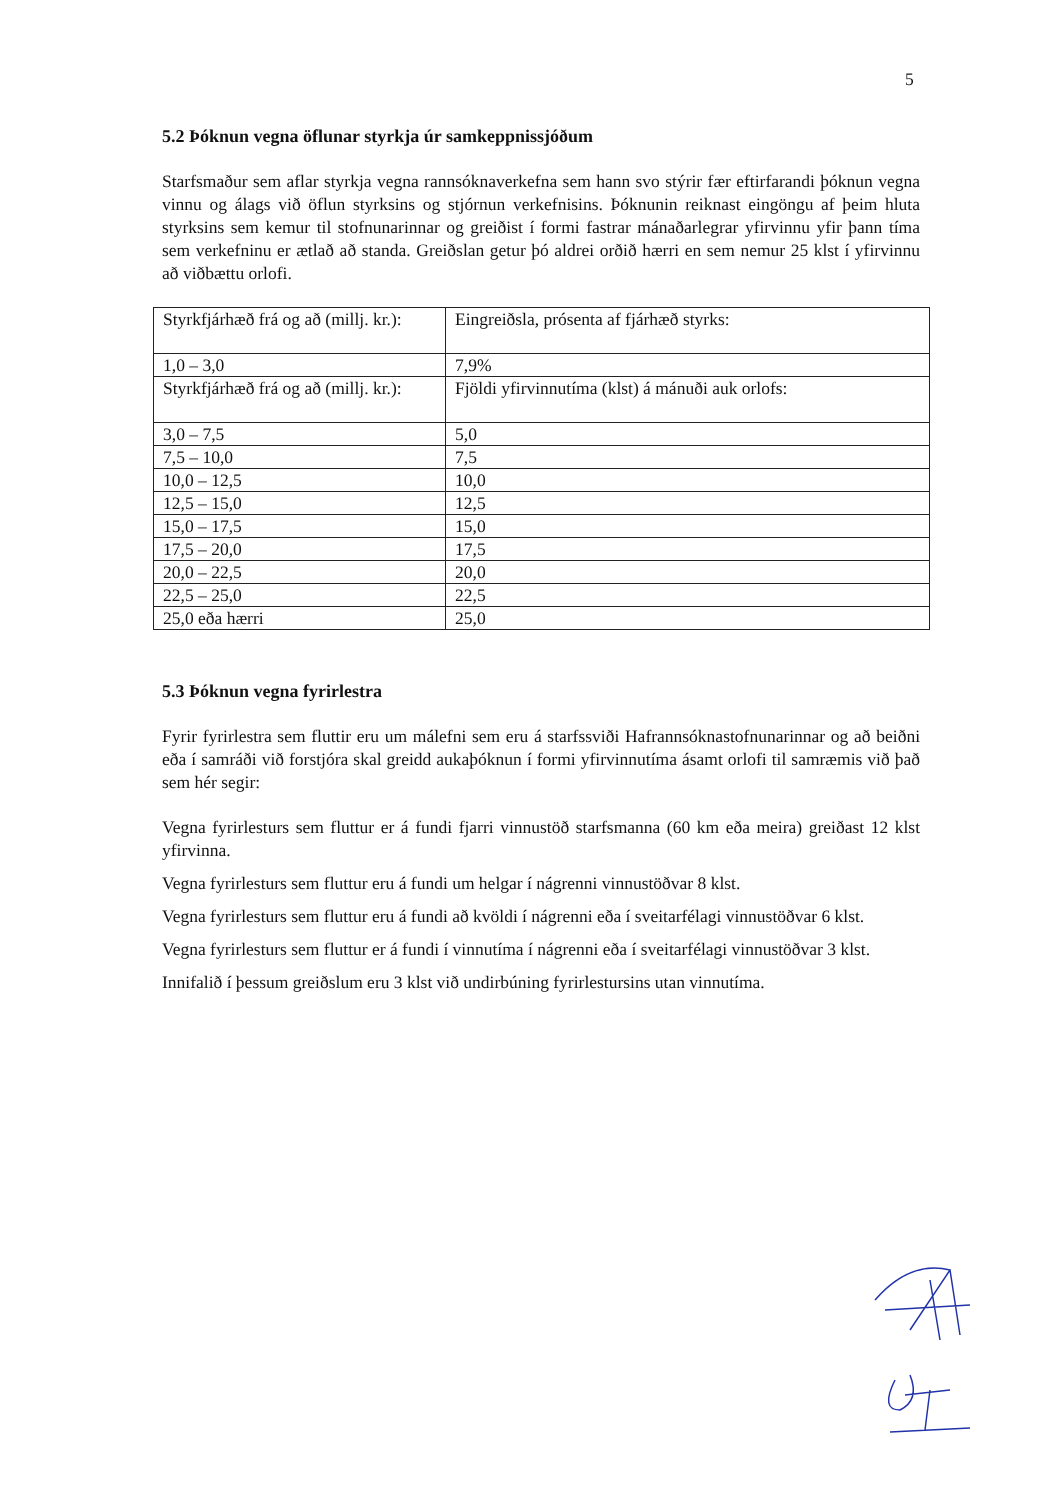5
5.2 Þóknun vegna öflunar styrkja úr samkeppnissjóðum
Starfsmaður sem aflar styrkja vegna rannsóknaverkefna sem hann svo stýrir fær eftirfarandi þóknun vegna vinnu og álags við öflun styrksins og stjórnun verkefnisins. Þóknunin reiknast eingöngu af þeim hluta styrksins sem kemur til stofnunarinnar og greiðist í formi fastrar mánaðarlegrar yfirvinnu yfir þann tíma sem verkefninu er ætlað að standa. Greiðslan getur þó aldrei orðið hærri en sem nemur 25 klst í yfirvinnu að viðbættu orlofi.
| Styrkfjárhæð frá og að (millj. kr.): | Eingreiðsla, prósenta af fjárhæð styrks: |
| 1,0 – 3,0 | 7,9% |
| Styrkfjárhæð frá og að (millj. kr.): | Fjöldi yfirvinnutíma (klst) á mánuði auk orlofs: |
| 3,0 – 7,5 | 5,0 |
| 7,5 – 10,0 | 7,5 |
| 10,0 – 12,5 | 10,0 |
| 12,5 – 15,0 | 12,5 |
| 15,0 – 17,5 | 15,0 |
| 17,5 – 20,0 | 17,5 |
| 20,0 – 22,5 | 20,0 |
| 22,5 – 25,0 | 22,5 |
| 25,0 eða hærri | 25,0 |
5.3 Þóknun vegna fyrirlestra
Fyrir fyrirlestra sem fluttir eru um málefni sem eru á starfssviði Hafrannsóknastofnunarinnar og að beiðni eða í samráði við forstjóra skal greidd aukaþóknun í formi yfirvinnutíma ásamt orlofi til samræmis við það sem hér segir:
Vegna fyrirlesturs sem fluttur er á fundi fjarri vinnustöð starfsmanna (60 km eða meira) greiðast 12 klst yfirvinna.
Vegna fyrirlesturs sem fluttur eru á fundi um helgar í nágrenni vinnustöðvar 8 klst.
Vegna fyrirlesturs sem fluttur eru á fundi að kvöldi í nágrenni eða í sveitarfélagi vinnustöðvar 6 klst.
Vegna fyrirlesturs sem fluttur er á fundi í vinnutíma í nágrenni eða í sveitarfélagi vinnustöðvar 3 klst.
Innifalið í þessum greiðslum eru 3 klst við undirbúning fyrirlestursins utan vinnutíma.